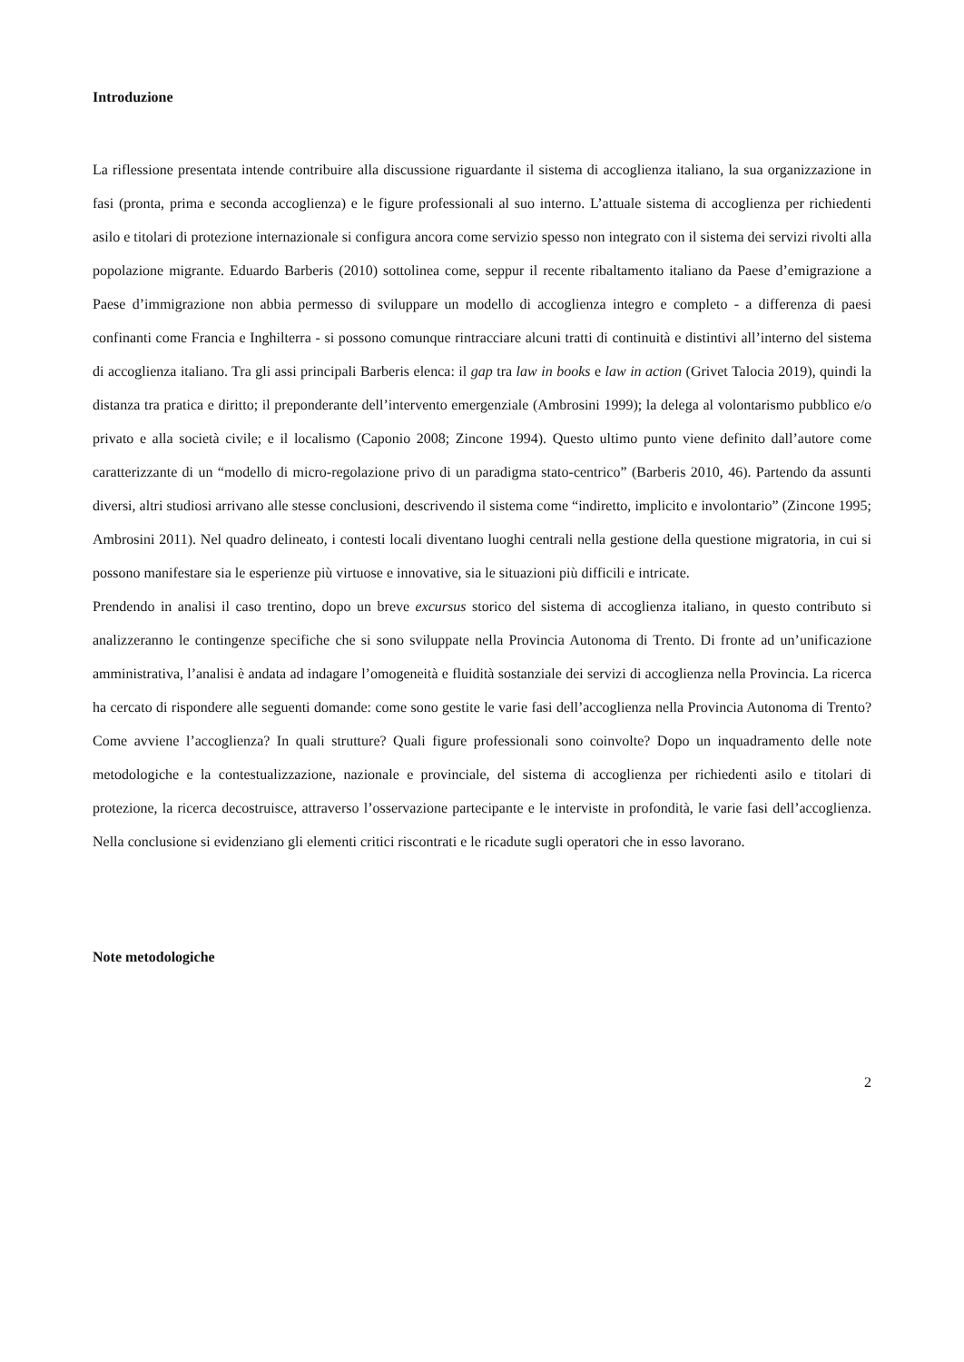Introduzione
La riflessione presentata intende contribuire alla discussione riguardante il sistema di accoglienza italiano, la sua organizzazione in fasi (pronta, prima e seconda accoglienza) e le figure professionali al suo interno. L’attuale sistema di accoglienza per richiedenti asilo e titolari di protezione internazionale si configura ancora come servizio spesso non integrato con il sistema dei servizi rivolti alla popolazione migrante. Eduardo Barberis (2010) sottolinea come, seppur il recente ribaltamento italiano da Paese d’emigrazione a Paese d’immigrazione non abbia permesso di sviluppare un modello di accoglienza integro e completo - a differenza di paesi confinanti come Francia e Inghilterra - si possono comunque rintracciare alcuni tratti di continuità e distintivi all’interno del sistema di accoglienza italiano. Tra gli assi principali Barberis elenca: il gap tra law in books e law in action (Grivet Talocia 2019), quindi la distanza tra pratica e diritto; il preponderante dell’intervento emergenziale (Ambrosini 1999); la delega al volontarismo pubblico e/o privato e alla società civile; e il localismo (Caponio 2008; Zincone 1994). Questo ultimo punto viene definito dall’autore come caratterizzante di un “modello di micro-regolazione privo di un paradigma stato-centrico” (Barberis 2010, 46). Partendo da assunti diversi, altri studiosi arrivano alle stesse conclusioni, descrivendo il sistema come “indiretto, implicito e involontario” (Zincone 1995; Ambrosini 2011). Nel quadro delineato, i contesti locali diventano luoghi centrali nella gestione della questione migratoria, in cui si possono manifestare sia le esperienze più virtuose e innovative, sia le situazioni più difficili e intricate.
Prendendo in analisi il caso trentino, dopo un breve excursus storico del sistema di accoglienza italiano, in questo contributo si analizzeranno le contingenze specifiche che si sono sviluppate nella Provincia Autonoma di Trento. Di fronte ad un’unificazione amministrativa, l’analisi è andata ad indagare l’omogeneità e fluidità sostanziale dei servizi di accoglienza nella Provincia. La ricerca ha cercato di rispondere alle seguenti domande: come sono gestite le varie fasi dell’accoglienza nella Provincia Autonoma di Trento? Come avviene l’accoglienza? In quali strutture? Quali figure professionali sono coinvolte? Dopo un inquadramento delle note metodologiche e la contestualizzazione, nazionale e provinciale, del sistema di accoglienza per richiedenti asilo e titolari di protezione, la ricerca decostruisce, attraverso l’osservazione partecipante e le interviste in profondità, le varie fasi dell’accoglienza. Nella conclusione si evidenziano gli elementi critici riscontrati e le ricadute sugli operatori che in esso lavorano.
Note metodologiche
2